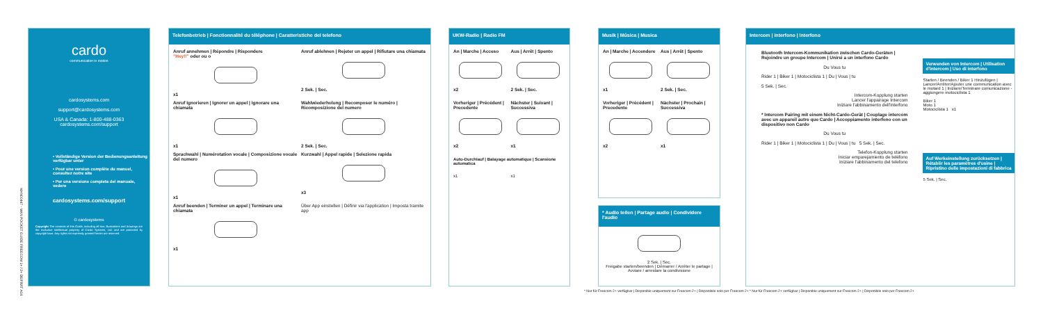cardo
communication in motion
cardosystems.com
support@cardosystems.com
USA & Canada: 1-800-488-0363
cardosystems.com/support
• Vollständige Version der Bedienungsanleitung verfügbar unter
• Pour une version complète du manuel, consultez notre site
• Per una versione completa del manuale, vedere
cardosystems.com/support
© cardosystems
Copyright The contents of this Guide, including all text, illustrations and drawings are the exclusive intellectual property of Cardo Systems, Ltd. and are protected by copyright laws. Any rights not expressly granted herein are reserved.
Telefonbetrieb | Fonctionnalité du téléphone | Caratteristiche del telefono
Anruf annehmen | Répondre | Rispondere
“Hey!!” oder ou o
x1
Anruf ablehnen | Rejeter un appel | Rifiutare una chiamata
2 Sek. | Sec.
Anruf Ignorieren | Ignorer un appel | Ignorare una chiamata
x1
Wahlwiederholung | Recomposer le numéro | Ricomposizione del numero
2 Sek. | Sec.
Sprachwahl | Numérotation vocale | Composizione vocale del numero
x1
Kurzwahl | Appel rapide | Selezione rapida
x3
Anruf beenden | Terminer un appel | Terminare una chiamata
x1
Über App einstellen | Définir via l'application | Imposta tramite app
UKW-Radio | Radio FM
An | Marche | Acceso
x2
Aus | Arrêt | Spento
2 Sek. | Sec.
Vorheriger | Précédent | Precedente
x2
Nächster | Suivant | Successiva
x1
Auto-Durchlauf | Balayage automatique | Scansione automatica
x1
x1
Musik | Música | Musica
An | Marche | Accendere
x1
Aus | Arrêt | Spento
2 Sek. | Sec.
Vorheriger | Précédent | Precedente
x2
Nächster | Prochain | Successiva
x1
* Audio teilen | Partage audio | Condividere l'audio
2 Sek. | Sec.
Freigabe starten/beenden | Démarrer / Arrêter le partage | Avviare / arrestare la condivisione
* Nur für Freecom 2+ verfügbar | Disponible uniquement sur Freecom 2+ | Disponibile solo per Freecom 2+
Intercom | Interfono | Interfono
Bluetooth Intercom-Kommunikation zwischen Cardo-Geräten | Rejoindre un groupe Intercom | Unirsi a un interfono Cardo
Du Vous tu
Rider 1 | Biker 1 | Motociclista 1 | Du | Vous | tu
5 Sek. | Sec.
Intercom-Kopplung starten
Lancer l'appairage Intercom
Iniziare l'abbinamento dell'interfono
* Intercom Pairing mit einem Nicht-Cardo-Gerät | Couplage intercom avec un appareil autre que Cardo | Accoppiamento interfono con un dispositivo non Cardo
Du Vous tu
Rider 1 | Biker 1 | Motociclista 1 | Du | Vous | tu 5 Sek. | Sec.
Telefon-Kopplung starten
Iniciar emparejamiento de teléfono
Iniziare l'abbinamento del telefono
Verwenden von Intercom | Utilisation d'intercom | Uso di interfono
Starten / Beenden / Biker 1 Hinzufügen | Lancer/Arrêter/Ajouter une communication avec le motard 1 | Iniziare/Terminare comunicazione -aggiungere motociclista 1
Biker 1
Moto 1
Motociclista 1 x1
Auf Werkeinstellung zurücksetzen | Rétablir les paramètres d'usine | Ripristino delle impostazioni di fabbrica
5 Sek. | Sec.
* Nur für Freecom 2+ verfügbar | Disponible uniquement sur Freecom 2+ | Disponibile solo per Freecom 2+
MAN00447 - MAN POCKET GUIDE FREECOM 1+ / 2+ DE/FR/IT A04